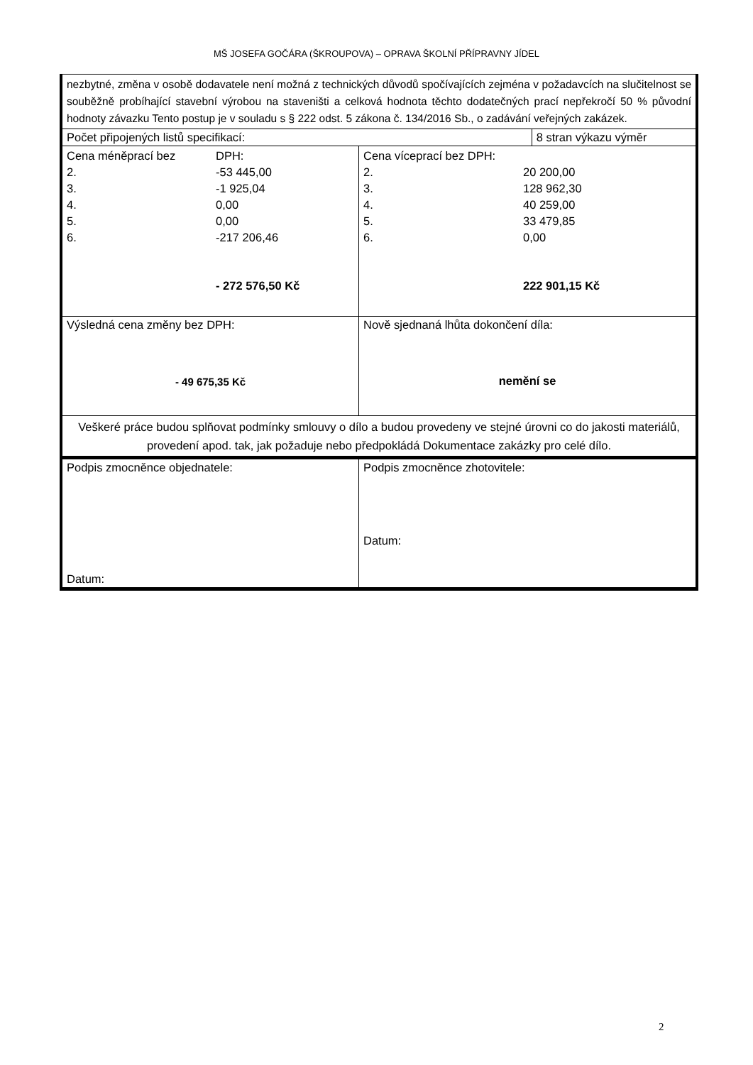MŠ JOSEFA GOČÁRA (ŠKROUPOVA) – OPRAVA ŠKOLNÍ PŘÍPRAVNY JÍDEL
| nezbytné, změna v osobě dodavatele není možná z technických důvodů spočívajících zejména v požadavcích na slučitelnost se souběžně probíhající stavební výrobou na staveništi a celková hodnota těchto dodatečných prací nepřekročí 50 % původní hodnoty závazku Tento postup je v souladu s § 222 odst. 5 zákona č. 134/2016 Sb., o zadávání veřejných zakázek. | | |
| Počet připojených listů specifikací: | | 8 stran výkazu výměr |
| / Cena méněprací bez / DPH: / / 2. / -53 445,00 / / 3. / -1 925,04 / / 4. / 0,00 / / 5. / 0,00 / / 6. / -217 206,46 / / / - 272 576,50 Kč / | / Cena víceprací bez DPH: / / / 2. / 20 200,00 / / 3. / 128 962,30 / / 4. / 40 259,00 / / 5. / 33 479,85 / / 6. / 0,00 / / / 222 901,15 Kč / | |
| Výsledná cena změny bez DPH: - 49 675,35 Kč | Nově sjednaná lhůta dokončení díla: nemění se | |
| Veškeré práce budou splňovat podmínky smlouvy o dílo a budou provedeny ve stejné úrovni co do jakosti materiálů, provedení apod. tak, jak požaduje nebo předpokládá Dokumentace zakázky pro celé dílo. | | |
| Podpis zmocněnce objednatele: Datum: | Podpis zmocněnce zhotovitele: Datum: | |
2